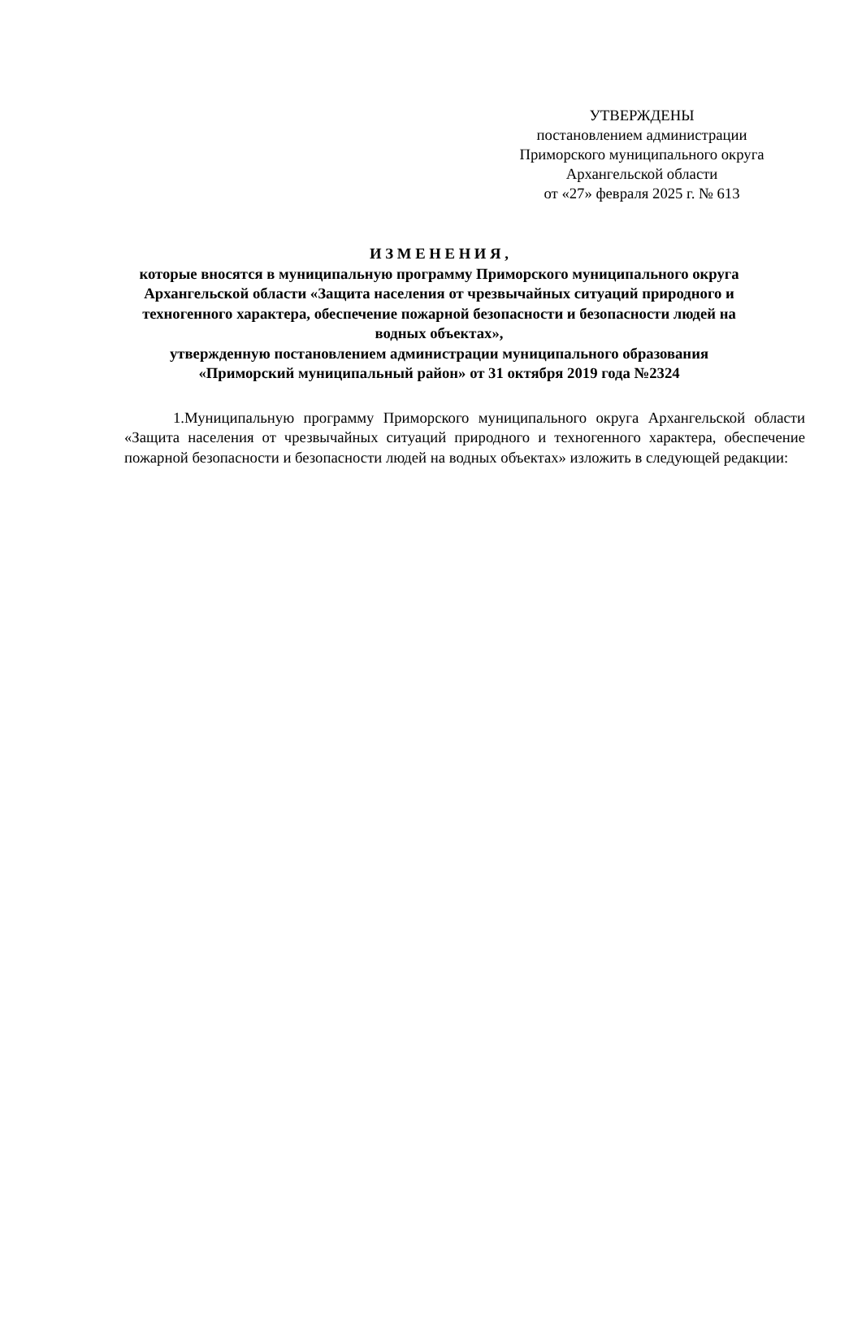УТВЕРЖДЕНЫ
постановлением администрации
Приморского муниципального округа
Архангельской области
от «27» февраля 2025 г. № 613
И З М Е Н Е Н И Я ,
которые вносятся в муниципальную программу Приморского муниципального округа Архангельской области «Защита населения от чрезвычайных ситуаций природного и техногенного характера, обеспечение пожарной безопасности и безопасности людей на водных объектах»,
утвержденную постановлением администрации муниципального образования «Приморский муниципальный район» от 31 октября 2019 года №2324
1.Муниципальную программу Приморского муниципального округа Архангельской области «Защита населения от чрезвычайных ситуаций природного и техногенного характера, обеспечение пожарной безопасности и безопасности людей на водных объектах» изложить в следующей редакции: